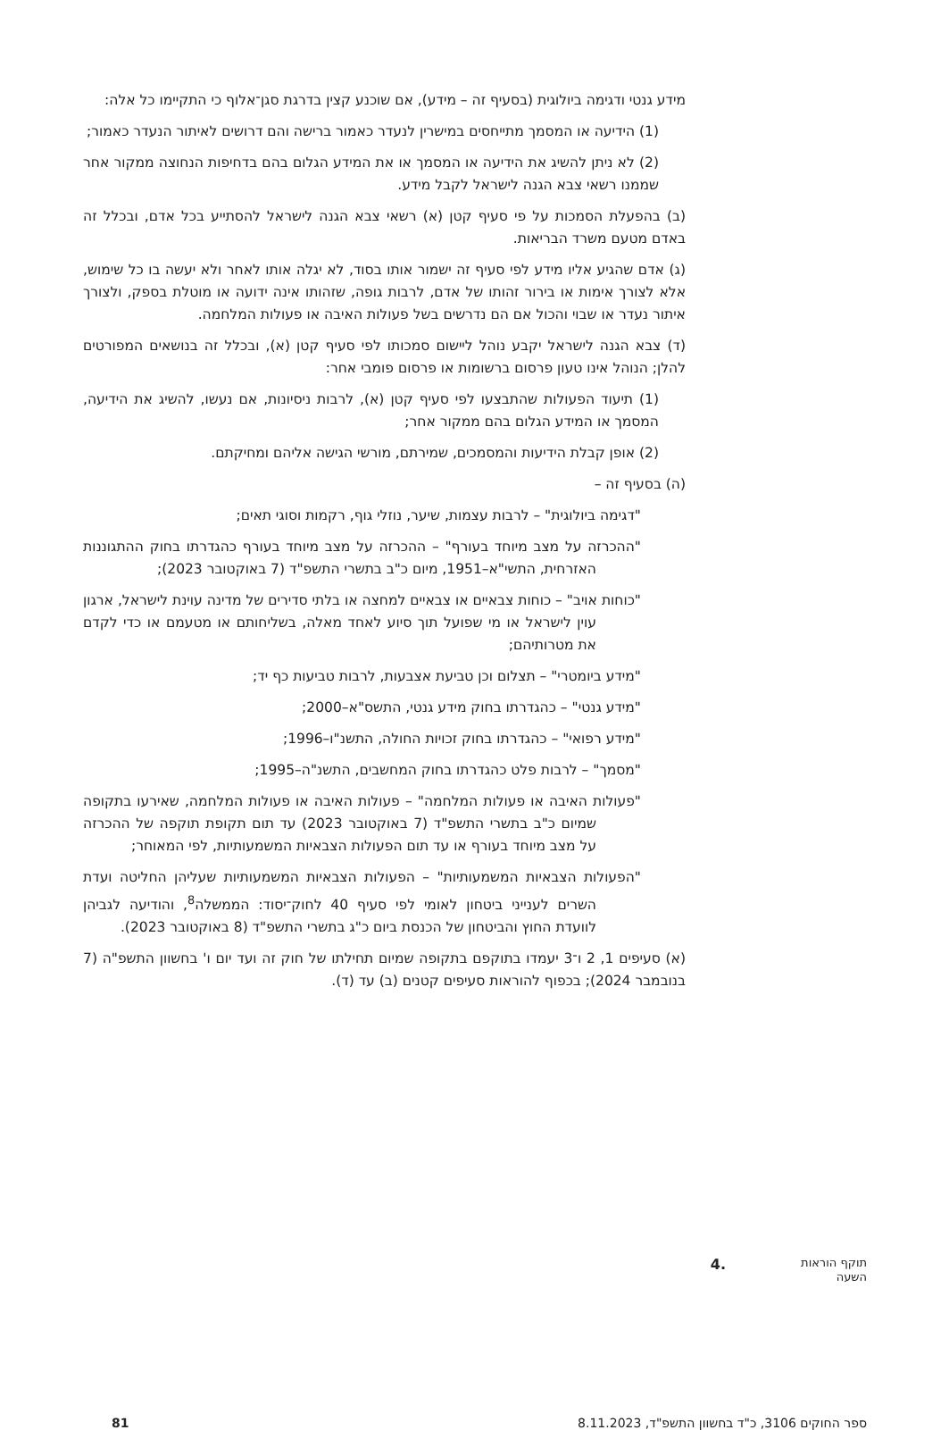מידע גנטי ודגימה ביולוגית (בסעיף זה – מידע), אם שוכנע קצין בדרגת סגן־אלוף כי התקיימו כל אלה:
(1) הידיעה או המסמך מתייחסים במישרין לנעדר כאמור ברישה והם דרושים לאיתור הנעדר כאמור;
(2) לא ניתן להשיג את הידיעה או המסמך או את המידע הגלום בהם בדחיפות הנחוצה ממקור אחר שממנו רשאי צבא הגנה לישראל לקבל מידע.
(ב) בהפעלת הסמכות על פי סעיף קטן (א) רשאי צבא הגנה לישראל להסתייע בכל אדם, ובכלל זה באדם מטעם משרד הבריאות.
(ג) אדם שהגיע אליו מידע לפי סעיף זה ישמור אותו בסוד, לא יגלה אותו לאחר ולא יעשה בו כל שימוש, אלא לצורך אימות או בירור זהותו של אדם, לרבות גופה, שזהותו אינה ידועה או מוטלת בספק, ולצורך איתור נעדר או שבוי והכול אם הם נדרשים בשל פעולות האיבה או פעולות המלחמה.
(ד) צבא הגנה לישראל יקבע נוהל ליישום סמכותו לפי סעיף קטן (א), ובכלל זה בנושאים המפורטים להלן; הנוהל אינו טעון פרסום ברשומות או פרסום פומבי אחר:
(1) תיעוד הפעולות שהתבצעו לפי סעיף קטן (א), לרבות ניסיונות, אם נעשו, להשיג את הידיעה, המסמך או המידע הגלום בהם ממקור אחר;
(2) אופן קבלת הידיעות והמסמכים, שמירתם, מורשי הגישה אליהם ומחיקתם.
(ה) בסעיף זה –
"דגימה ביולוגית" – לרבות עצמות, שיער, נוזלי גוף, רקמות וסוגי תאים;
"ההכרזה על מצב מיוחד בעורף" – ההכרזה על מצב מיוחד בעורף כהגדרתו בחוק ההתגוננות האזרחית, התשי"א–1951, מיום כ"ב בתשרי התשפ"ד (7 באוקטובר 2023);
"כוחות אויב" – כוחות צבאיים או צבאיים למחצה או בלתי סדירים של מדינה עוינת לישראל, ארגון עוין לישראל או מי שפועל תוך סיוע לאחד מאלה, בשליחותם או מטעמם או כדי לקדם את מטרותיהם;
"מידע ביומטרי" – תצלום וכן טביעת אצבעות, לרבות טביעות כף יד;
"מידע גנטי" – כהגדרתו בחוק מידע גנטי, התשס"א–2000;
"מידע רפואי" – כהגדרתו בחוק זכויות החולה, התשנ"ו–1996;
"מסמך" – לרבות פלט כהגדרתו בחוק המחשבים, התשנ"ה–1995;
"פעולות האיבה או פעולות המלחמה" – פעולות האיבה או פעולות המלחמה, שאירעו בתקופה שמיום כ"ב בתשרי התשפ"ד (7 באוקטובר 2023) עד תום תקופת תוקפה של ההכרזה על מצב מיוחד בעורף או עד תום הפעולות הצבאיות המשמעותיות, לפי המאוחר;
"הפעולות הצבאיות המשמעותיות" – הפעולות הצבאיות המשמעותיות שעליהן החליטה ועדת השרים לענייני ביטחון לאומי לפי סעיף 40 לחוק־יסוד: הממשלה<sup>8</sup>, והודיעה לגביהן לוועדת החוץ והביטחון של הכנסת ביום כ"ג בתשרי התשפ"ד (8 באוקטובר 2023).
(א) סעיפים 1, 2 ו־3 יעמדו בתוקפם בתקופה שמיום תחילתו של חוק זה ועד יום ו' בחשוון התשפ"ה (7 בנובמבר 2024); בכפוף להוראות סעיפים קטנים (ב) עד (ד).
תוקף הוראות השעה
.4
ספר החוקים 3106, כ"ד בחשוון התשפ"ד, 8.11.2023 81